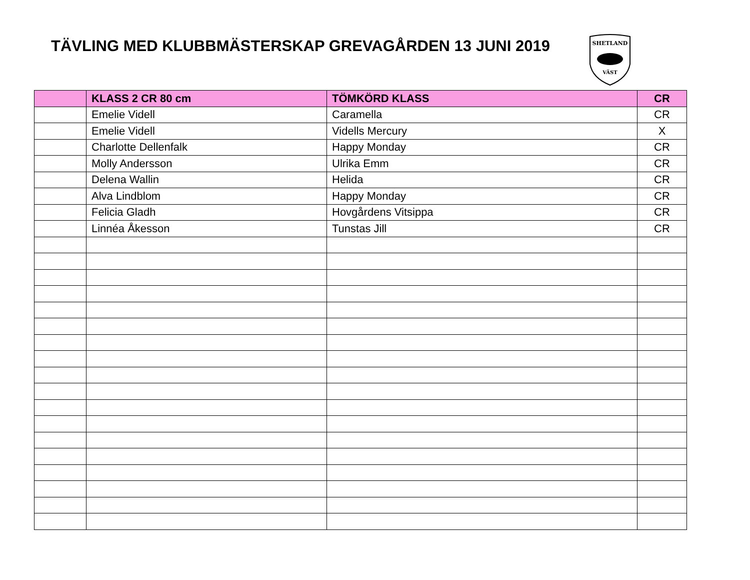TÄVLING MED KLUBBMÄSTERSKAP GREVAGÅRDEN 13 JUNI 2019
SHETLAND
VÄST
| | KLASS 2 CR 80 cm | TÖMKÖRD KLASS | CR |
| --- | --- | --- | --- |
| | Emelie Videll | Caramella | CR |
| | Emelie Videll | Vidells Mercury | X |
| | Charlotte Dellenfalk | Happy Monday | CR |
| | Molly Andersson | Ulrika Emm | CR |
| | Delena Wallin | Helida | CR |
| | Alva Lindblom | Happy Monday | CR |
| | Felicia Gladh | Hovgårdens Vitsippa | CR |
| | Linnéa Åkesson | Tunstas Jill | CR |